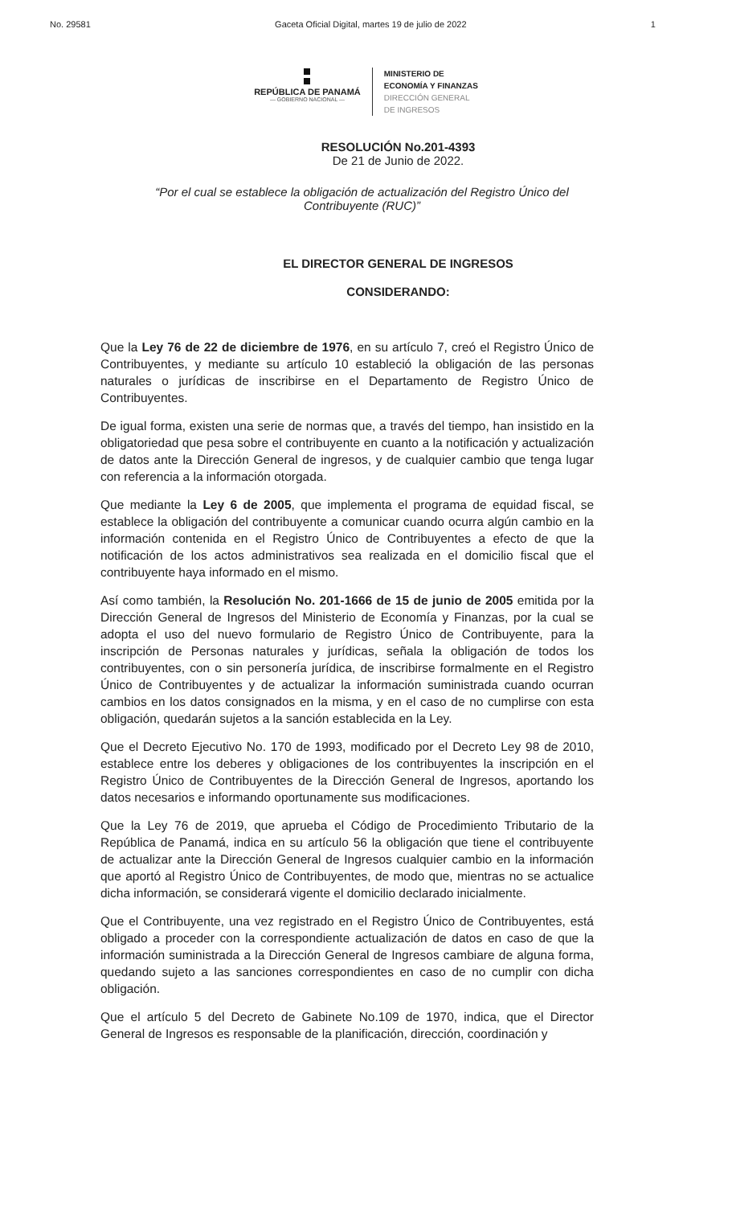No. 29581 Gaceta Oficial Digital, martes 19 de julio de 2022 1
REPÚBLICA DE PANAMÁ
— GOBIERNO NACIONAL —
MINISTERIO DE
ECONOMÍA Y FINANZAS
DIRECCIÓN GENERAL
DE INGRESOS
RESOLUCIÓN No.201-4393
De 21 de Junio de 2022.
“Por el cual se establece la obligación de actualización del Registro Único del Contribuyente (RUC)”
EL DIRECTOR GENERAL DE INGRESOS
CONSIDERANDO:
Que la Ley 76 de 22 de diciembre de 1976, en su artículo 7, creó el Registro Único de Contribuyentes, y mediante su artículo 10 estableció la obligación de las personas naturales o jurídicas de inscribirse en el Departamento de Registro Único de Contribuyentes.
De igual forma, existen una serie de normas que, a través del tiempo, han insistido en la obligatoriedad que pesa sobre el contribuyente en cuanto a la notificación y actualización de datos ante la Dirección General de ingresos, y de cualquier cambio que tenga lugar con referencia a la información otorgada.
Que mediante la Ley 6 de 2005, que implementa el programa de equidad fiscal, se establece la obligación del contribuyente a comunicar cuando ocurra algún cambio en la información contenida en el Registro Único de Contribuyentes a efecto de que la notificación de los actos administrativos sea realizada en el domicilio fiscal que el contribuyente haya informado en el mismo.
Así como también, la Resolución No. 201-1666 de 15 de junio de 2005 emitida por la Dirección General de Ingresos del Ministerio de Economía y Finanzas, por la cual se adopta el uso del nuevo formulario de Registro Único de Contribuyente, para la inscripción de Personas naturales y jurídicas, señala la obligación de todos los contribuyentes, con o sin personería jurídica, de inscribirse formalmente en el Registro Único de Contribuyentes y de actualizar la información suministrada cuando ocurran cambios en los datos consignados en la misma, y en el caso de no cumplirse con esta obligación, quedarán sujetos a la sanción establecida en la Ley.
Que el Decreto Ejecutivo No. 170 de 1993, modificado por el Decreto Ley 98 de 2010, establece entre los deberes y obligaciones de los contribuyentes la inscripción en el Registro Único de Contribuyentes de la Dirección General de Ingresos, aportando los datos necesarios e informando oportunamente sus modificaciones.
Que la Ley 76 de 2019, que aprueba el Código de Procedimiento Tributario de la República de Panamá, indica en su artículo 56 la obligación que tiene el contribuyente de actualizar ante la Dirección General de Ingresos cualquier cambio en la información que aportó al Registro Único de Contribuyentes, de modo que, mientras no se actualice dicha información, se considerará vigente el domicilio declarado inicialmente.
Que el Contribuyente, una vez registrado en el Registro Único de Contribuyentes, está obligado a proceder con la correspondiente actualización de datos en caso de que la información suministrada a la Dirección General de Ingresos cambiare de alguna forma, quedando sujeto a las sanciones correspondientes en caso de no cumplir con dicha obligación.
Que el artículo 5 del Decreto de Gabinete No.109 de 1970, indica, que el Director General de Ingresos es responsable de la planificación, dirección, coordinación y